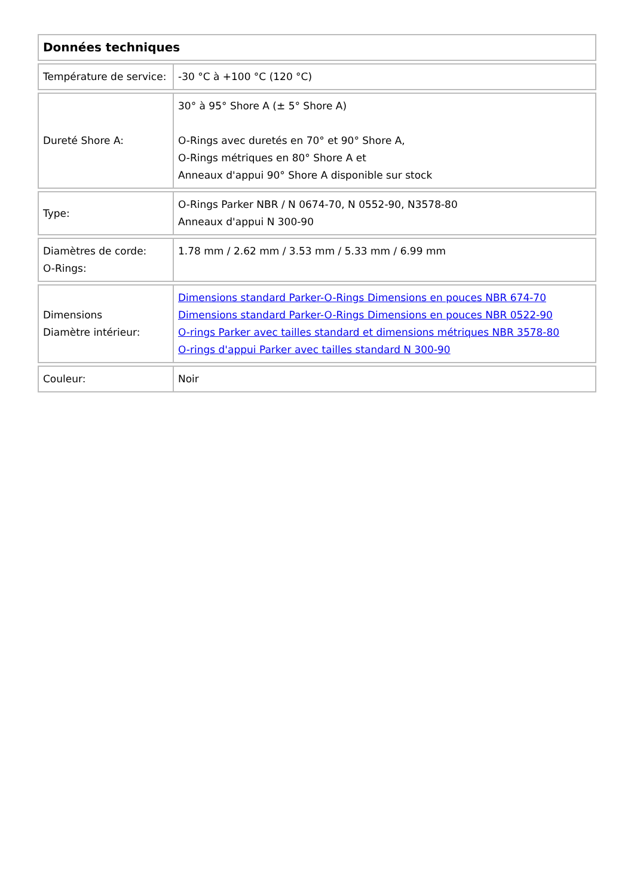| Données techniques | |
| --- | --- |
| Température de service: | -30 °C à +100 °C (120 °C) |
| Dureté Shore A: | 30° à 95° Shore A (± 5° Shore A) O-Rings avec duretés en 70° et 90° Shore A, O-Rings métriques en 80° Shore A et Anneaux d'appui 90° Shore A disponible sur stock |
| Type: | O-Rings Parker NBR / N 0674-70, N 0552-90, N3578-80 Anneaux d'appui N 300-90 |
| Diamètres de corde: O-Rings: | 1.78 mm / 2.62 mm / 3.53 mm / 5.33 mm / 6.99 mm |
| Dimensions Diamètre intérieur: | Dimensions standard Parker-O-Rings Dimensions en pouces NBR 674-70 Dimensions standard Parker-O-Rings Dimensions en pouces NBR 0522-90 O-rings Parker avec tailles standard et dimensions métriques NBR 3578-80 O-rings d'appui Parker avec tailles standard N 300-90 |
| Couleur: | Noir |